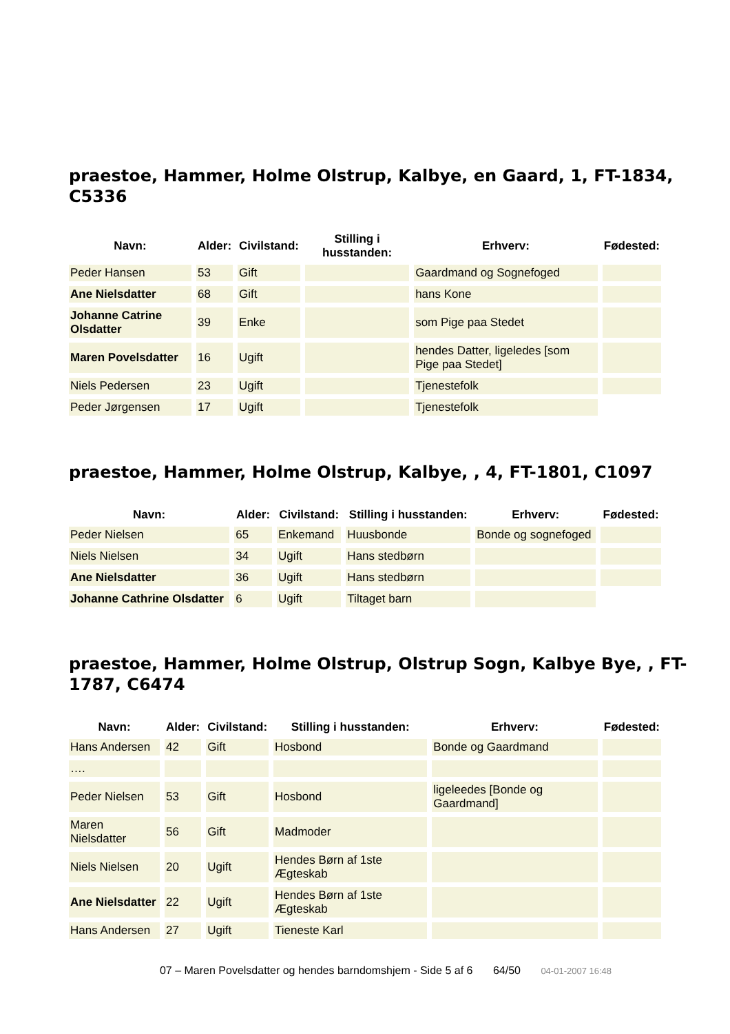praestoe, Hammer, Holme Olstrup, Kalbye, en Gaard, 1, FT-1834, C5336
| Navn: | Alder: | Civilstand: | Stilling i husstanden: | Erhverv: | Fødested: |
| --- | --- | --- | --- | --- | --- |
| Peder Hansen | 53 | Gift | | Gaardmand og Sognefoged | |
| Ane Nielsdatter | 68 | Gift | | hans Kone | |
| Johanne Catrine Olsdatter | 39 | Enke | | som Pige paa Stedet | |
| Maren Povelsdatter | 16 | Ugift | | hendes Datter, ligeledes [som Pige paa Stedet] | |
| Niels Pedersen | 23 | Ugift | | Tjenestefolk | |
| Peder Jørgensen | 17 | Ugift | | Tjenestefolk | |
praestoe, Hammer, Holme Olstrup, Kalbye, , 4, FT-1801, C1097
| Navn: | Alder: | Civilstand: | Stilling i husstanden: | Erhverv: | Fødested: |
| --- | --- | --- | --- | --- | --- |
| Peder Nielsen | 65 | Enkemand | Huusbonde | Bonde og sognefoged | |
| Niels Nielsen | 34 | Ugift | Hans stedbørn | | |
| Ane Nielsdatter | 36 | Ugift | Hans stedbørn | | |
| Johanne Cathrine Olsdatter | 6 | Ugift | Tiltaget barn | | |
praestoe, Hammer, Holme Olstrup, Olstrup Sogn, Kalbye Bye, , FT-1787, C6474
| Navn: | Alder: | Civilstand: | Stilling i husstanden: | Erhverv: | Fødested: |
| --- | --- | --- | --- | --- | --- |
| Hans Andersen | 42 | Gift | Hosbond | Bonde og Gaardmand | |
| …. | | | | | |
| Peder Nielsen | 53 | Gift | Hosbond | ligeleedes [Bonde og Gaardmand] | |
| Maren Nielsdatter | 56 | Gift | Madmoder | | |
| Niels Nielsen | 20 | Ugift | Hendes Børn af 1ste Ægteskab | | |
| Ane Nielsdatter | 22 | Ugift | Hendes Børn af 1ste Ægteskab | | |
| Hans Andersen | 27 | Ugift | Tieneste Karl | | |
07 – Maren Povelsdatter og hendes barndomshjem - Side 5 af 6 64/50 04-01-2007 16:48